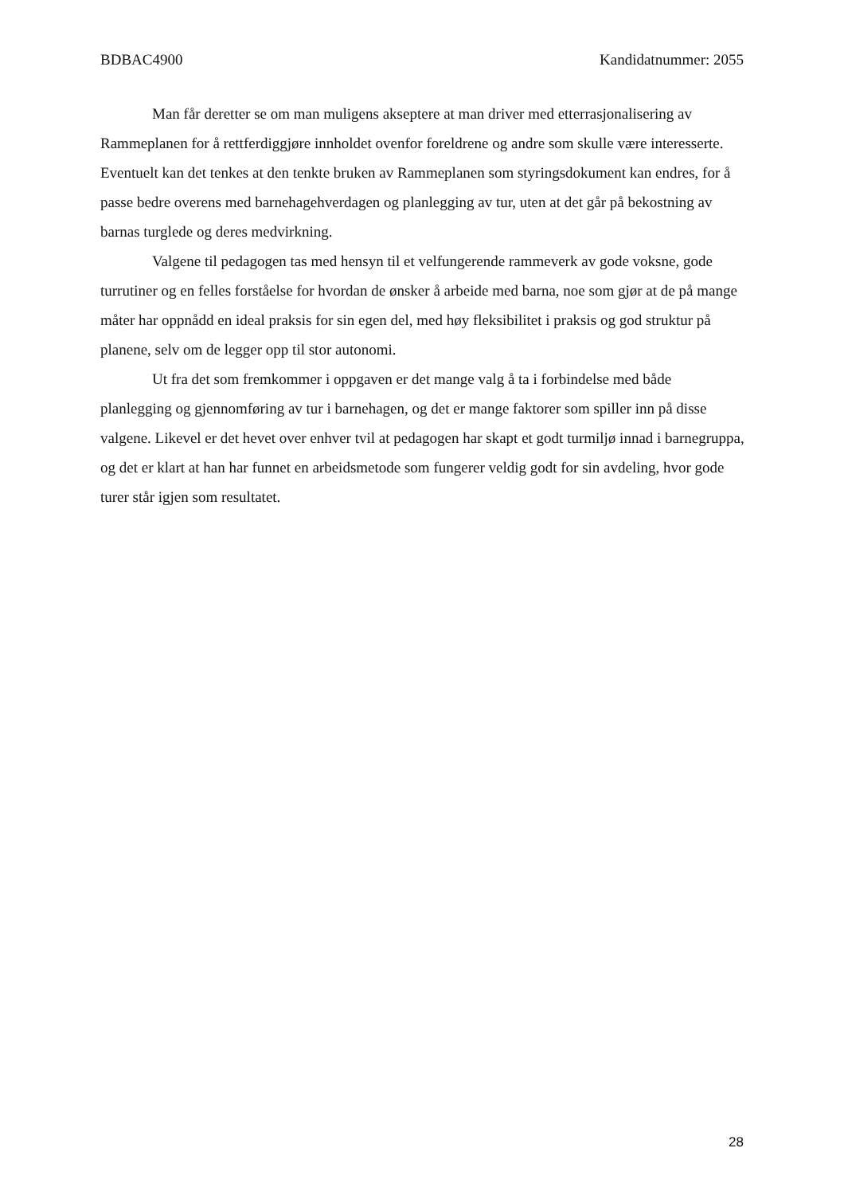BDBAC4900 Kandidatnummer: 2055
Man får deretter se om man muligens akseptere at man driver med etterrasjonalisering av Rammeplanen for å rettferdiggjøre innholdet ovenfor foreldrene og andre som skulle være interesserte. Eventuelt kan det tenkes at den tenkte bruken av Rammeplanen som styringsdokument kan endres, for å passe bedre overens med barnehagehverdagen og planlegging av tur, uten at det går på bekostning av barnas turglede og deres medvirkning.
Valgene til pedagogen tas med hensyn til et velfungerende rammeverk av gode voksne, gode turrutiner og en felles forståelse for hvordan de ønsker å arbeide med barna, noe som gjør at de på mange måter har oppnådd en ideal praksis for sin egen del, med høy fleksibilitet i praksis og god struktur på planene, selv om de legger opp til stor autonomi.
Ut fra det som fremkommer i oppgaven er det mange valg å ta i forbindelse med både planlegging og gjennomføring av tur i barnehagen, og det er mange faktorer som spiller inn på disse valgene. Likevel er det hevet over enhver tvil at pedagogen har skapt et godt turmiljø innad i barnegruppa, og det er klart at han har funnet en arbeidsmetode som fungerer veldig godt for sin avdeling, hvor gode turer står igjen som resultatet.
28